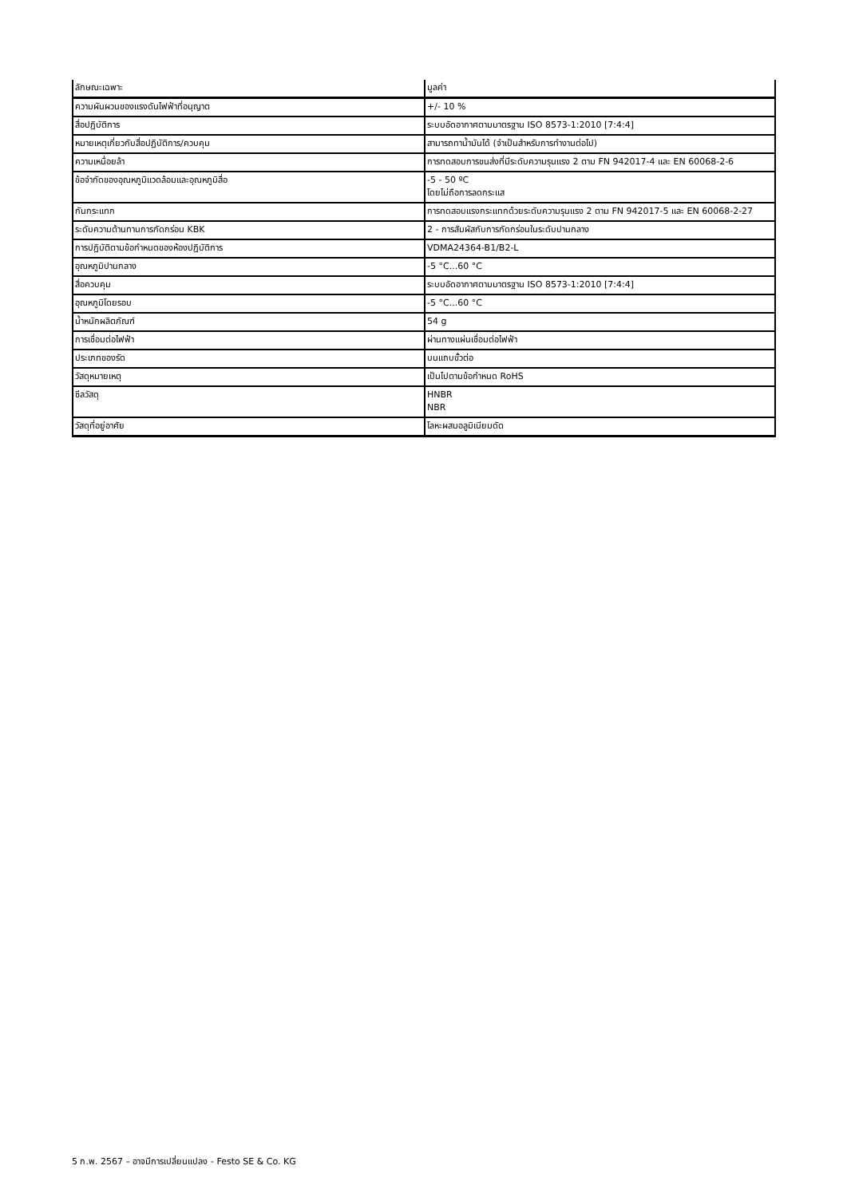| ลักษณะเฉพาะ | มูลค่า |
| --- | --- |
| ความผันผวนของแรงดันไฟฟ้าที่อนุญาต | +/- 10 % |
| สื่อปฏิบัติการ | ระบบอัดอากาศตามมาตรฐาน ISO 8573-1:2010 [7:4:4] |
| หมายเหตุเกี่ยวกับสื่อปฏิบัติการ/ควบคุม | สามารถทาน้ำมันได้ (จำเป็นสำหรับการทำงานต่อไป) |
| ความเหนื่อยล้า | การทดสอบการขนส่งที่มีระดับความรุนแรง 2 ตาม FN 942017-4 และ EN 60068-2-6 |
| ข้อจำกัดของอุณหภูมิแวดล้อมและอุณหภูมิสื่อ | -5 - 50 ºC โดยไม่ถือการลดกระแส |
| กันกระแทก | การทดสอบแรงกระแทกด้วยระดับความรุนแรง 2 ตาม FN 942017-5 และ EN 60068-2-27 |
| ระดับความต้านทานการกัดกร่อน KBK | 2 - การสัมผัสกับการกัดกร่อนในระดับปานกลาง |
| การปฏิบัติตามข้อกำหนดของห้องปฏิบัติการ | VDMA24364-B1/B2-L |
| อุณหภูมิปานกลาง | -5 °C...60 °C |
| สื่อควบคุม | ระบบอัดอากาศตามมาตรฐาน ISO 8573-1:2010 [7:4:4] |
| อุณหภูมิโดยรอบ | -5 °C...60 °C |
| น้ำหนักผลิตภัณฑ์ | 54 g |
| การเชื่อมต่อไฟฟ้า | ผ่านทางแผ่นเชื่อมต่อไฟฟ้า |
| ประเภทของรัด | บนแถบขั้วต่อ |
| วัสดุหมายเหตุ | เป็นไปตามข้อกำหนด RoHS |
| ซีลวัสดุ | HNBR NBR |
| วัสดุที่อยู่อาศัย | โลหะผสมอลูมิเนียมดัด |
5 ก.พ. 2567 – อาจมีการเปลี่ยนแปลง - Festo SE & Co. KG